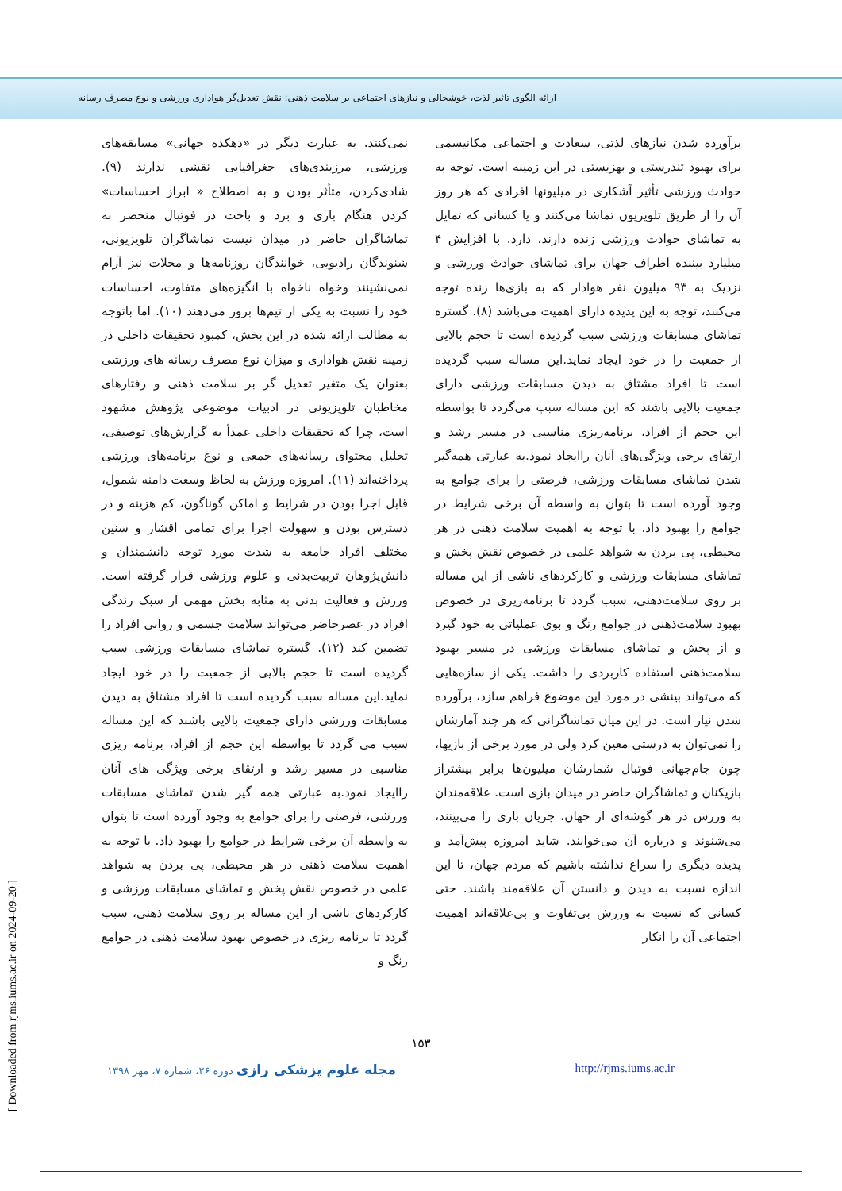ارائه الگوی تاثیر لذت، خوشحالی و نیازهای اجتماعی بر سلامت ذهنی: نقش تعدیل‌گر هواداری ورزشی و نوع مصرف رسانه
برآورده شدن نیازهای لذتی، سعادت و اجتماعی مکانیسمی برای بهبود تندرستی و بهزیستی در این زمینه است. توجه به حوادث ورزشی تأثیر آشکاری در میلیونها افرادی که هر روز آن را از طریق تلویزیون تماشا می‌کنند و یا کسانی که تمایل به تماشای حوادث ورزشی زنده دارند، دارد. با افزایش ۴ میلیارد بیننده اطراف جهان برای تماشای حوادث ورزشی و نزدیک به ۹۳ میلیون نفر هوادار که به بازی‌ها زنده توجه می‌کنند، توجه به این پدیده دارای اهمیت می‌باشد (۸). گستره تماشای مسابقات ورزشی سبب گردیده است تا حجم بالایی از جمعیت را در خود ایجاد نماید.این مساله سبب گردیده است تا افراد مشتاق به دیدن مسابقات ورزشی دارای جمعیت بالایی باشند که این مساله سبب می‌گردد تا بواسطه این حجم از افراد، برنامه‌ریزی مناسبی در مسیر رشد و ارتقای برخی ویژگی‌های آنان راایجاد نمود.به عبارتی همه‌گیر شدن تماشای مسابقات ورزشی، فرصتی را برای جوامع به وجود آورده است تا بتوان به واسطه آن برخی شرایط در جوامع را بهبود داد. با توجه به اهمیت سلامت ذهنی در هر محیطی، پی بردن به شواهد علمی در خصوص نقش پخش و تماشای مسابقات ورزشی و کارکردهای ناشی از این مساله بر روی سلامت‌ذهنی، سبب گردد تا برنامه‌ریزی در خصوص بهبود سلامت‌ذهنی در جوامع رنگ و بوی عملیاتی به خود گیرد و از پخش و تماشای مسابقات ورزشی در مسیر بهبود سلامت‌ذهنی استفاده کاربردی را داشت. یکی از سازه‌هایی که می‌تواند بینشی در مورد این موضوع فراهم سازد، برآورده شدن نیاز است. در این میان تماشاگرانی که هر چند آمارشان را نمی‌توان به درستی معین کرد ولی در مورد برخی از بازیها، چون جام‌جهانی فوتبال شمارشان میلیون‌ها برابر بیشتراز بازیکنان و تماشاگران حاضر در میدان بازی است. علاقه‌مندان به ورزش در هر گوشه‌ای از جهان، جریان بازی را می‌بینند، می‌شنوند و درباره آن می‌خوانند. شاید امروزه پیش‌آمد و پدیده دیگری را سراغ نداشته باشیم که مردم جهان، تا این اندازه نسبت به دیدن و دانستن آن علاقه‌مند باشند. حتی کسانی که نسبت به ورزش بی‌تفاوت و بی‌علاقه‌اند اهمیت اجتماعی آن را انکار
نمی‌کنند. به عبارت دیگر در «دهکده جهانی» مسابقه‌های ورزشی، مرزبندی‌های جغرافیایی نقشی ندارند (۹). شادی‌کردن، متأثر بودن و به اصطلاح « ابراز احساسات» کردن هنگام بازی و برد و باخت در فوتبال منحصر به تماشاگران حاضر در میدان نیست تماشاگران تلویزیونی، شنوندگان رادیویی، خوانندگان روزنامه‌ها و مجلات نیز آرام نمی‌نشینند وخواه ناخواه با انگیزه‌های متفاوت، احساسات خود را نسبت به یکی از تیم‌ها بروز می‌دهند (۱۰). اما باتوجه به مطالب ارائه شده در این بخش، کمبود تحقیقات داخلی در زمینه نقش هواداری و میزان نوع مصرف رسانه های ورزشی بعنوان یک متغیر تعدیل گر بر سلامت ذهنی و رفتارهای مخاطبان تلویزیونی در ادبیات موضوعی پژوهش مشهود است، چرا که تحقیقات داخلی عمدأ به گزارش‌های توصیفی، تحلیل محتوای رسانه‌های جمعی و نوع برنامه‌های ورزشی پرداخته‌اند (۱۱). امروزه ورزش به لحاظ وسعت دامنه شمول، قابل اجرا بودن در شرایط و اماکن گوناگون، کم هزینه و در دسترس بودن و سهولت اجرا برای تمامی اقشار و سنین مختلف افراد جامعه به شدت مورد توجه دانشمندان و دانش‌پژوهان تربیت‌بدنی و علوم ورزشی قرار گرفته است. ورزش و فعالیت بدنی به مثابه بخش مهمی از سبک زندگی افراد در عصرحاضر می‌تواند سلامت جسمی و روانی افراد را تضمین کند (۱۲). گستره تماشای مسابقات ورزشی سبب گردیده است تا حجم بالایی از جمعیت را در خود ایجاد نماید.این مساله سبب گردیده است تا افراد مشتاق به دیدن مسابقات ورزشی دارای جمعیت بالایی باشند که این مساله سبب می گردد تا بواسطه این حجم از افراد، برنامه ریزی مناسبی در مسیر رشد و ارتقای برخی ویژگی های آنان راایجاد نمود.به عبارتی همه گیر شدن تماشای مسابقات ورزشی، فرصتی را برای جوامع به وجود آورده است تا بتوان به واسطه آن برخی شرایط در جوامع را بهبود داد. با توجه به اهمیت سلامت ذهنی در هر محیطی، پی بردن به شواهد علمی در خصوص نقش پخش و تماشای مسابقات ورزشی و کارکردهای ناشی از این مساله بر روی سلامت ذهنی، سبب گردد تا برنامه ریزی در خصوص بهبود سلامت ذهنی در جوامع رنگ و
۱۵۳
مجله علوم پزشکی رازی دوره ۲۶، شماره ۷، مهر ۱۳۹۸ http://rjms.iums.ac.ir
[ Downloaded from rjms.iums.ac.ir on 2024-09-20 ]